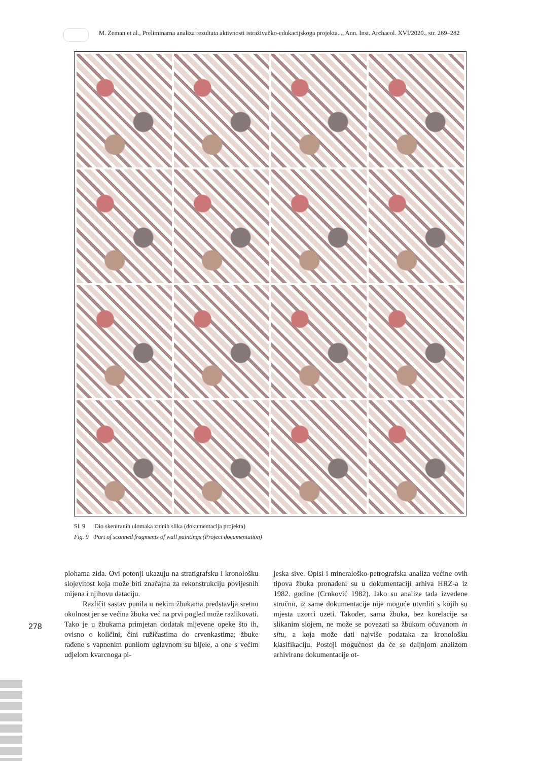M. Zeman et al., Preliminarna analiza rezultata aktivnosti istraživačko-edukacijskoga projekta..., Ann. Inst. Archaeol. XVI/2020., str. 269–282
Sl. 9 Dio skeniranih ulomaka zidnih slika (dokumentacija projekta)
Fig. 9 Part of scanned fragments of wall paintings (Project documentation)
plohama zida. Ovi potonji ukazuju na stratigrafsku i kronološku slojevitost koja može biti značajna za rekonstrukciju povijesnih mijena i njihovu dataciju.
Različit sastav punila u nekim žbukama predstavlja sretnu okolnost jer se većina žbuka već na prvi pogled može razlikovati. Tako je u žbukama primjetan dodatak mljevene opeke što ih, ovisno o količini, čini ružičastima do crvenkastima; žbuke rađene s vapnenim punilom uglavnom su bijele, a one s većim udjelom kvarcnoga pi-
jeska sive. Opisi i mineraloško-petrografska analiza većine ovih tipova žbuka pronađeni su u dokumentaciji arhiva HRZ-a iz 1982. godine (Crnković 1982). Iako su analize tada izvedene stručno, iz same dokumentacije nije moguće utvrditi s kojih su mjesta uzorci uzeti. Također, sama žbuka, bez korelacije sa slikanim slojem, ne može se povezati sa žbukom očuvanom in situ, a koja može dati najviše podataka za kronološku klasifikaciju. Postoji mogućnost da će se daljnjom analizom arhivirane dokumentacije ot-
278